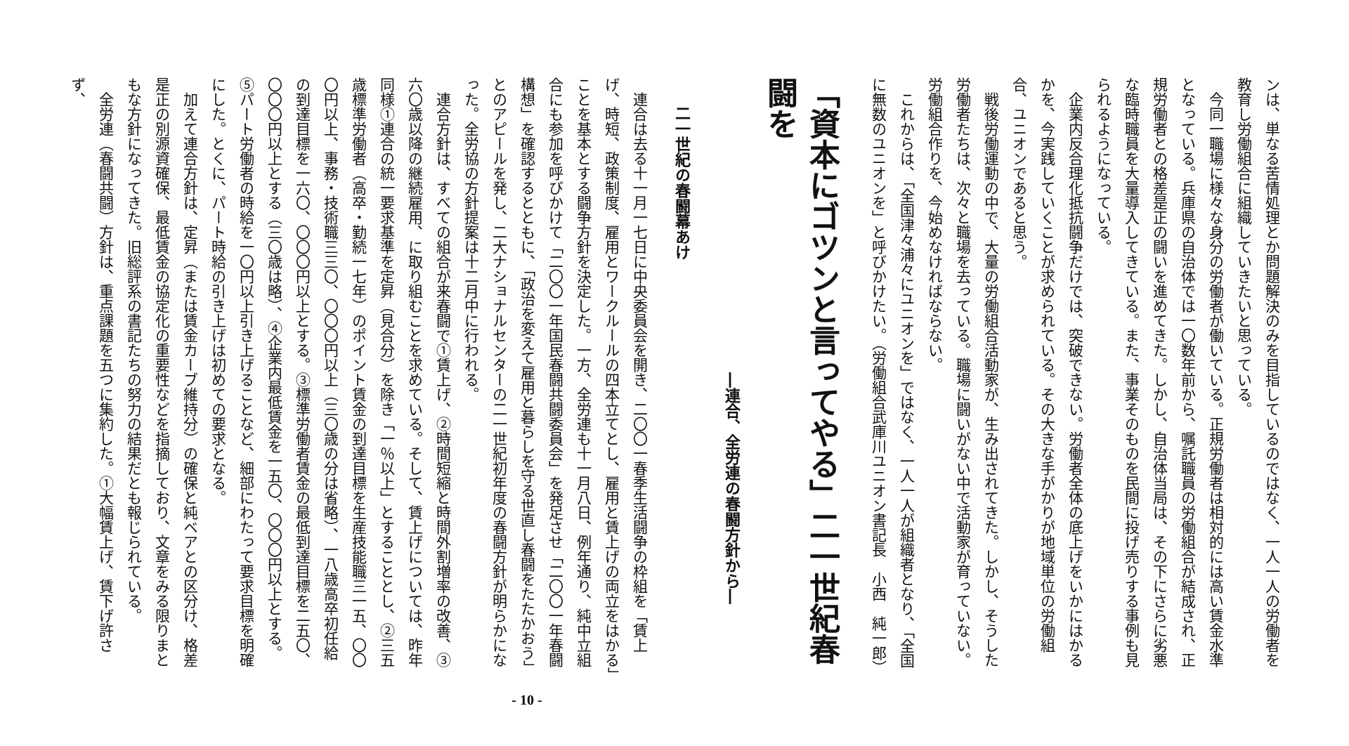ンは、単なる苦情処理とか問題解決のみを目指しているのではなく、一人一人の労働者を教育し労働組合に組織していきたいと思っている。
今同一職場に様々な身分の労働者が働いている。正規労働者は相対的には高い賃金水準となっている。兵庫県の自治体では一〇数年前から、嘱託職員の労働組合が結成され、正規労働者との格差是正の闘いを進めてきた。しかし、自治体当局は、その下にさらに劣悪な臨時職員を大量導入してきている。また、事業そのものを民間に投げ売りする事例も見られるようになっている。
企業内反合理化抵抗闘争だけでは、突破できない。労働者全体の底上げをいかにはかるかを、今実践していくことが求められている。その大きな手がかりが地域単位の労働組合、ユニオンであると思う。
戦後労働運動の中で、大量の労働組合活動家が、生み出されてきた。しかし、そうした労働者たちは、次々と職場を去っている。職場に闘いがない中で活動家が育っていない。労働組合作りを、今始めなければならない。
これからは、「全国津々浦々にユニオンを」ではなく、一人一人が組織者となり、「全国に無数のユニオンを」と呼びかけたい。（労働組合武庫川ユニオン書記長　小西　純一郎）
「資本にゴツンと言ってやる」二一世紀春闘を
―連合、全労連の春闘方針から―
二一世紀の春闘幕あけ
連合は去る十一月一七日に中央委員会を開き、二〇〇一春季生活闘争の枠組を「賃上げ、時短、政策制度、雇用とワークルールの四本立てとし、雇用と賃上げの両立をはかる」ことを基本とする闘争方針を決定した。一方、全労連も十一月八日、例年通り、純中立組合にも参加を呼びかけて「二〇〇一年国民春闘共闘委員会」を発足させ「二〇〇一年春闘構想」を確認するとともに、「政治を変えて雇用と暮らしを守る世直し春闘をたたかおう」とのアピールを発し、二大ナショナルセンターの二一世紀初年度の春闘方針が明らかになった。全労協の方針提案は十二月中に行われる。
連合方針は、すべての組合が来春闘で①賃上げ、②時間短縮と時間外割増率の改善、③六〇歳以降の継続雇用、に取り組むことを求めている。そして、賃上げについては、昨年同様①連合の統一要求基準を定昇（見合分）を除き「一％以上」とすることとし、②三五歳標準労働者（高卒・勤続一七年）のポイント賃金の到達目標を生産技能職三一五、〇〇〇円以上、事務・技術職三三〇、〇〇〇円以上（三〇歳の分は省略）、一八歳高卒初任給の到達目標を一六〇、〇〇〇円以上とする。③標準労働者賃金の最低到達目標を二五〇、〇〇〇円以上とする（三〇歳は略）、④企業内最低賃金を一五〇、〇〇〇円以上とする。⑤パート労働者の時給を一〇円以上引き上げることなど、細部にわたって要求目標を明確にした。とくに、パート時給の引き上げは初めての要求となる。
加えて連合方針は、定昇（または賃金カーブ維持分）の確保と純ベアとの区分け、格差是正の別源資確保、最低賃金の協定化の重要性などを指摘しており、文章をみる限りまともな方針になってきた。旧総評系の書記たちの努力の結果だとも報じられている。
全労連（春闘共闘）方針は、重点課題を五つに集約した。①大幅賃上げ、賃下げ許さず、
- 10 -